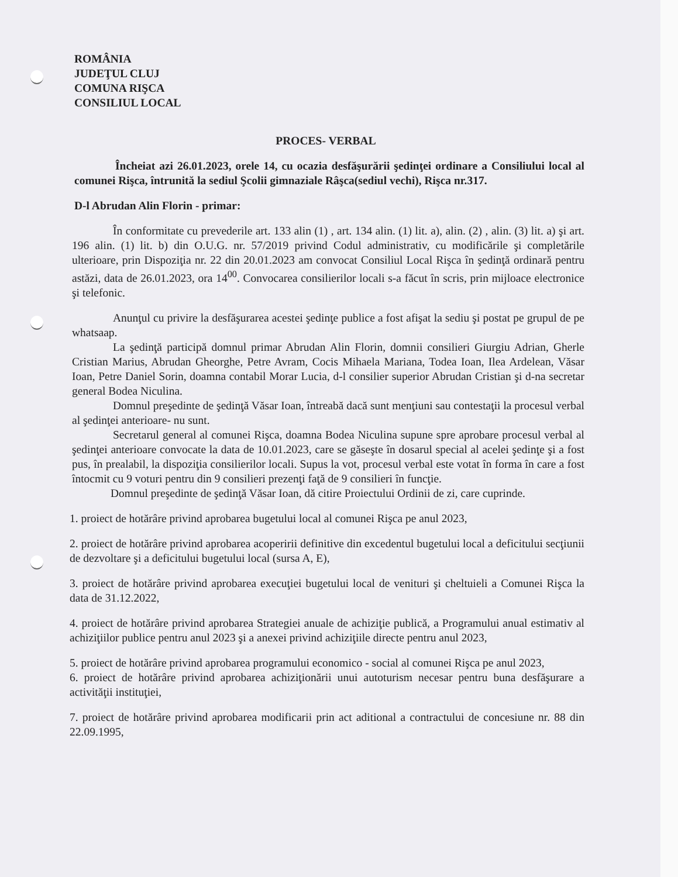ROMÂNIA
JUDEŢUL CLUJ
COMUNA RIŞCA
CONSILIUL LOCAL
PROCES- VERBAL
Încheiat azi 26.01.2023, orele 14, cu ocazia desfăşurării şedinţei ordinare a Consiliului local al comunei Rişca, întrunită la sediul Şcolii gimnaziale Râşca(sediul vechi), Rişca nr.317.
D-l Abrudan Alin Florin - primar:
În conformitate cu prevederile art. 133 alin (1) , art. 134 alin. (1) lit. a), alin. (2) , alin. (3) lit. a) şi art. 196 alin. (1) lit. b) din O.U.G. nr. 57/2019 privind Codul administrativ, cu modificările şi completările ulterioare, prin Dispoziţia nr. 22 din 20.01.2023 am convocat Consiliul Local Rişca în şedinţă ordinară pentru astăzi, data de 26.01.2023, ora 14<sup>00</sup>. Convocarea consilierilor locali s-a făcut în scris, prin mijloace electronice şi telefonic.
Anunţul cu privire la desfăşurarea acestei şedinţe publice a fost afişat la sediu şi postat pe grupul de pe whatsaap.
La şedinţă participă domnul primar Abrudan Alin Florin, domnii consilieri Giurgiu Adrian, Gherle Cristian Marius, Abrudan Gheorghe, Petre Avram, Cocis Mihaela Mariana, Todea Ioan, Ilea Ardelean, Văsar Ioan, Petre Daniel Sorin, doamna contabil Morar Lucia, d-l consilier superior Abrudan Cristian şi d-na secretar general Bodea Niculina.
Domnul preşedinte de şedinţă Văsar Ioan, întreabă dacă sunt menţiuni sau contestaţii la procesul verbal al şedinţei anterioare- nu sunt.
Secretarul general al comunei Rişca, doamna Bodea Niculina supune spre aprobare procesul verbal al şedinţei anterioare convocate la data de 10.01.2023, care se găseşte în dosarul special al acelei şedinţe şi a fost pus, în prealabil, la dispoziţia consilierilor locali. Supus la vot, procesul verbal este votat în forma în care a fost întocmit cu 9 voturi pentru din 9 consilieri prezenţi faţă de 9 consilieri în funcţie.
Domnul preşedinte de şedinţă Văsar Ioan, dă citire Proiectului Ordinii de zi, care cuprinde.
1. proiect de hotărâre privind aprobarea bugetului local al comunei Rişca pe anul 2023,
2. proiect de hotărâre privind aprobarea acoperirii definitive din excedentul bugetului local a deficitului secţiunii de dezvoltare şi a deficitului bugetului local (sursa A, E),
3. proiect de hotărâre privind aprobarea execuţiei bugetului local de venituri şi cheltuieli a Comunei Rişca la data de 31.12.2022,
4. proiect de hotărâre privind aprobarea Strategiei anuale de achiziţie publică, a Programului anual estimativ al achiziţiilor publice pentru anul 2023 şi a anexei privind achiziţiile directe pentru anul 2023,
5. proiect de hotărâre privind aprobarea programului economico - social al comunei Rişca pe anul 2023,
6. proiect de hotărâre privind aprobarea achiziţionării unui autoturism necesar pentru buna desfăşurare a activităţii instituţiei,
7. proiect de hotărâre privind aprobarea modificarii prin act aditional a contractului de concesiune nr. 88 din 22.09.1995,